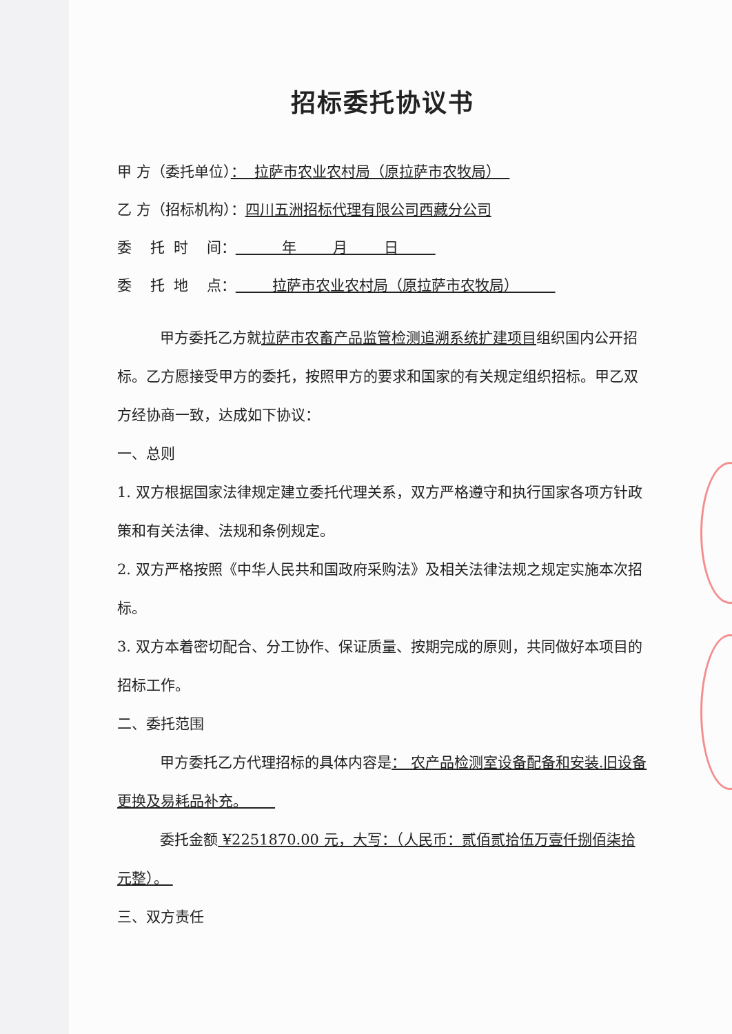招标委托协议书
甲 方（委托单位）： 拉萨市农业农村局（原拉萨市农牧局）
乙 方（招标机构）：四川五洲招标代理有限公司西藏分公司
委 托 时 间： 年 月 日
委 托 地 点： 拉萨市农业农村局（原拉萨市农牧局）
甲方委托乙方就拉萨市农畜产品监管检测追溯系统扩建项目组织国内公开招标。乙方愿接受甲方的委托，按照甲方的要求和国家的有关规定组织招标。甲乙双方经协商一致，达成如下协议：
一、总则
1. 双方根据国家法律规定建立委托代理关系，双方严格遵守和执行国家各项方针政策和有关法律、法规和条例规定。
2. 双方严格按照《中华人民共和国政府采购法》及相关法律法规之规定实施本次招标。
3. 双方本着密切配合、分工协作、保证质量、按期完成的原则，共同做好本项目的招标工作。
二、委托范围
甲方委托乙方代理招标的具体内容是： 农产品检测室设备配备和安装.旧设备更换及易耗品补充。
委托金额 ¥2251870.00 元，大写：（人民币：贰佰贰拾伍万壹仟捌佰柒拾元整）。
三、双方责任